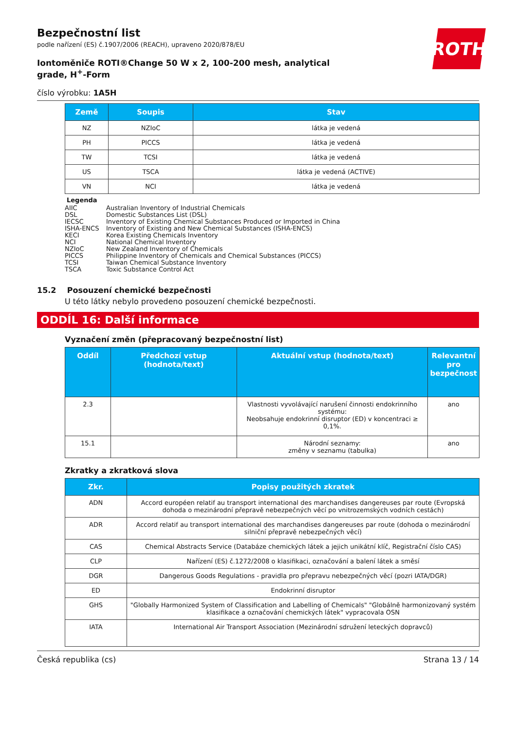ROTH
Bezpečnostní list
podle nařízení (ES) č.1907/2006 (REACH), upraveno 2020/878/EU
Iontoměniče ROTI®Change 50 W x 2, 100-200 mesh, analytical grade, H<sup>+</sup>-Form
číslo výrobku: 1A5H
| Země | Soupis | Stav |
| --- | --- | --- |
| NZ | NZIoC | látka je vedená |
| PH | PICCS | látka je vedená |
| TW | TCSI | látka je vedená |
| US | TSCA | látka je vedená (ACTIVE) |
| VN | NCI | látka je vedená |
Legenda
AIIC Australian Inventory of Industrial Chemicals
DSL Domestic Substances List (DSL)
IECSC Inventory of Existing Chemical Substances Produced or Imported in China
ISHA-ENCS Inventory of Existing and New Chemical Substances (ISHA-ENCS)
KECI Korea Existing Chemicals Inventory
NCI National Chemical Inventory
NZIoC New Zealand Inventory of Chemicals
PICCS Philippine Inventory of Chemicals and Chemical Substances (PICCS)
TCSI Taiwan Chemical Substance Inventory
TSCA Toxic Substance Control Act
15.2 Posouzení chemické bezpečnosti
U této látky nebylo provedeno posouzení chemické bezpečnosti.
ODDÍL 16: Další informace
Vyznačení změn (přepracovaný bezpečnostní list)
| Oddíl | Předchozí vstup (hodnota/text) | Aktuální vstup (hodnota/text) | Relevantní pro bezpečnost |
| --- | --- | --- | --- |
| 2.3 | | Vlastnosti vyvolávající narušení činnosti endokrinního systému: Neobsahuje endokrinní disruptor (ED) v koncentraci ≥ 0,1%. | ano |
| 15.1 | | Národní seznamy: změny v seznamu (tabulka) | ano |
Zkratky a zkratková slova
| Zkr. | Popisy použitých zkratek |
| --- | --- |
| ADN | Accord européen relatif au transport international des marchandises dangereuses par route (Evropská dohoda o mezinárodní přepravě nebezpečných věcí po vnitrozemských vodních cestách) |
| ADR | Accord relatif au transport international des marchandises dangereuses par route (dohoda o mezinárodní silniční přepravě nebezpečných věcí) |
| CAS | Chemical Abstracts Service (Databáze chemických látek a jejich unikátní klíč, Registrační číslo CAS) |
| CLP | Nařízení (ES) č.1272/2008 o klasifikaci, označování a balení látek a směsí |
| DGR | Dangerous Goods Regulations - pravidla pro přepravu nebezpečných věcí (pozri IATA/DGR) |
| ED | Endokrinní disruptor |
| GHS | "Globally Harmonized System of Classification and Labelling of Chemicals" "Globálně harmonizovaný systém klasifikace a označování chemických látek" vypracovala OSN |
| IATA | International Air Transport Association (Mezinárodní sdružení leteckých dopravců) |
Česká republika (cs) Strana 13 / 14